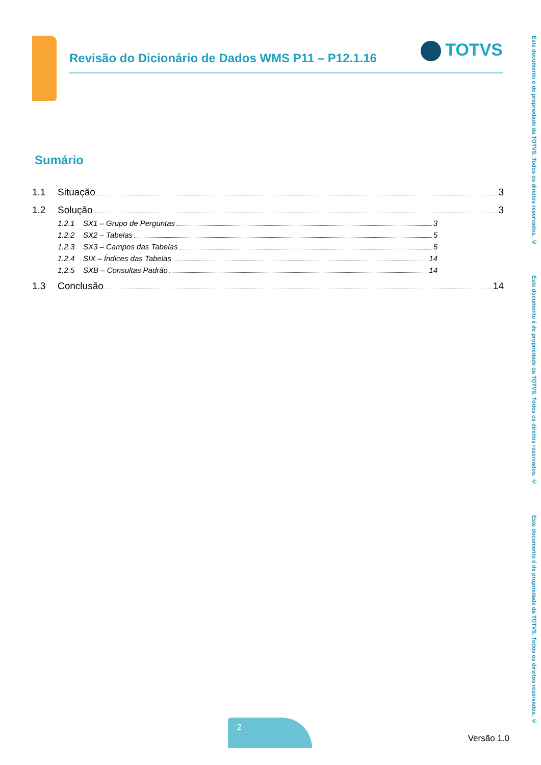Revisão do Dicionário de Dados WMS P11 – P12.1.16
TOTVS
Este documento é de propriedade da TOTVS. Todos os direitos reservados. ©
Este documento é de propriedade da TOTVS. Todos os direitos reservados. ©
Este documento é de propriedade da TOTVS. Todos os direitos reservados. ©
Sumário
1.1 Situação 3
1.2 Solução 3
1.2.1 SX1 – Grupo de Perguntas 3
1.2.2 SX2 – Tabelas 5
1.2.3 SX3 – Campos das Tabelas 5
1.2.4 SIX – Índices das Tabelas 14
1.2.5 SXB – Consultas Padrão 14
1.3 Conclusão 14
2
Versão 1.0